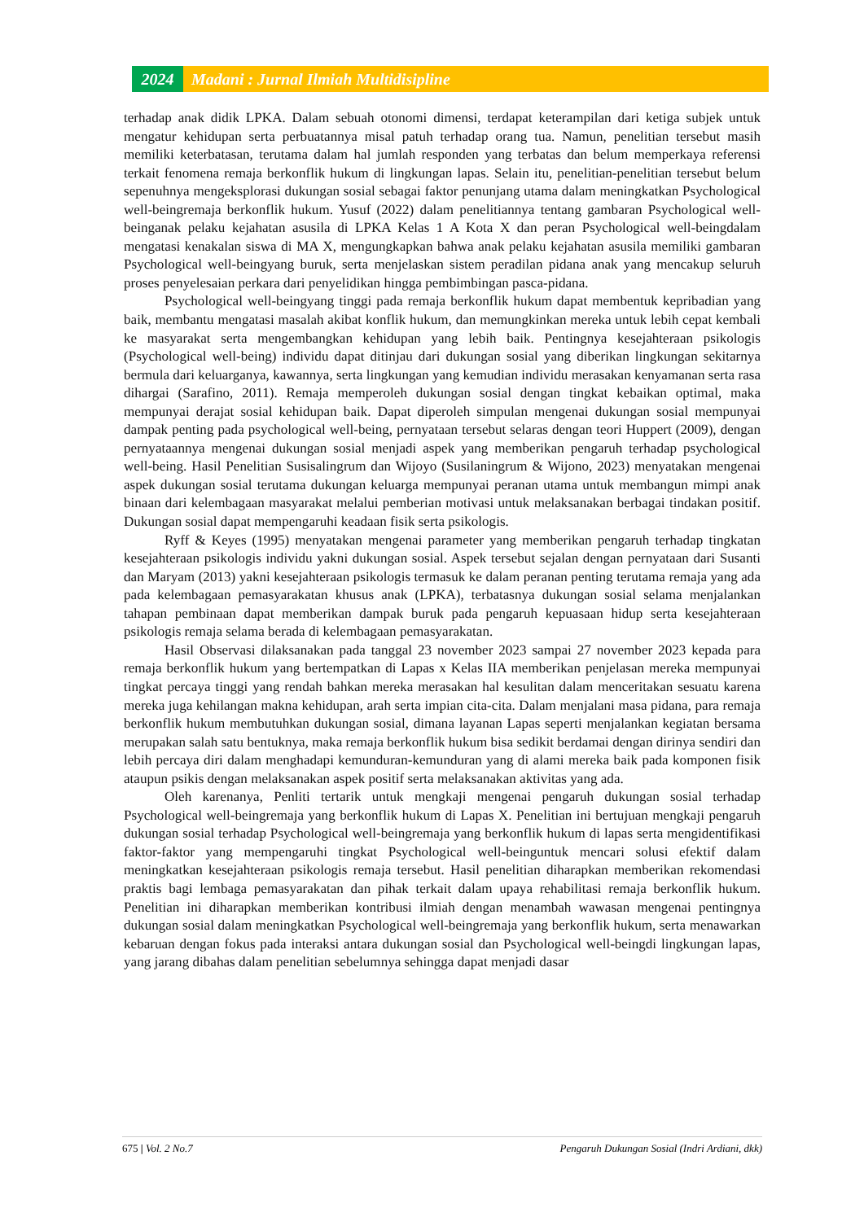2024 Madani : Jurnal Ilmiah Multidisipline
terhadap anak didik LPKA. Dalam sebuah otonomi dimensi, terdapat keterampilan dari ketiga subjek untuk mengatur kehidupan serta perbuatannya misal patuh terhadap orang tua. Namun, penelitian tersebut masih memiliki keterbatasan, terutama dalam hal jumlah responden yang terbatas dan belum memperkaya referensi terkait fenomena remaja berkonflik hukum di lingkungan lapas. Selain itu, penelitian-penelitian tersebut belum sepenuhnya mengeksplorasi dukungan sosial sebagai faktor penunjang utama dalam meningkatkan Psychological well-beingremaja berkonflik hukum. Yusuf (2022) dalam penelitiannya tentang gambaran Psychological well-beinganak pelaku kejahatan asusila di LPKA Kelas 1 A Kota X dan peran Psychological well-beingdalam mengatasi kenakalan siswa di MA X, mengungkapkan bahwa anak pelaku kejahatan asusila memiliki gambaran Psychological well-beingyang buruk, serta menjelaskan sistem peradilan pidana anak yang mencakup seluruh proses penyelesaian perkara dari penyelidikan hingga pembimbingan pasca-pidana.
Psychological well-beingyang tinggi pada remaja berkonflik hukum dapat membentuk kepribadian yang baik, membantu mengatasi masalah akibat konflik hukum, dan memungkinkan mereka untuk lebih cepat kembali ke masyarakat serta mengembangkan kehidupan yang lebih baik. Pentingnya kesejahteraan psikologis (Psychological well-being) individu dapat ditinjau dari dukungan sosial yang diberikan lingkungan sekitarnya bermula dari keluarganya, kawannya, serta lingkungan yang kemudian individu merasakan kenyamanan serta rasa dihargai (Sarafino, 2011). Remaja memperoleh dukungan sosial dengan tingkat kebaikan optimal, maka mempunyai derajat sosial kehidupan baik. Dapat diperoleh simpulan mengenai dukungan sosial mempunyai dampak penting pada psychological well-being, pernyataan tersebut selaras dengan teori Huppert (2009), dengan pernyataannya mengenai dukungan sosial menjadi aspek yang memberikan pengaruh terhadap psychological well-being. Hasil Penelitian Susisalingrum dan Wijoyo (Susilaningrum & Wijono, 2023) menyatakan mengenai aspek dukungan sosial terutama dukungan keluarga mempunyai peranan utama untuk membangun mimpi anak binaan dari kelembagaan masyarakat melalui pemberian motivasi untuk melaksanakan berbagai tindakan positif. Dukungan sosial dapat mempengaruhi keadaan fisik serta psikologis.
Ryff & Keyes (1995) menyatakan mengenai parameter yang memberikan pengaruh terhadap tingkatan kesejahteraan psikologis individu yakni dukungan sosial. Aspek tersebut sejalan dengan pernyataan dari Susanti dan Maryam (2013) yakni kesejahteraan psikologis termasuk ke dalam peranan penting terutama remaja yang ada pada kelembagaan pemasyarakatan khusus anak (LPKA), terbatasnya dukungan sosial selama menjalankan tahapan pembinaan dapat memberikan dampak buruk pada pengaruh kepuasaan hidup serta kesejahteraan psikologis remaja selama berada di kelembagaan pemasyarakatan.
Hasil Observasi dilaksanakan pada tanggal 23 november 2023 sampai 27 november 2023 kepada para remaja berkonflik hukum yang bertempatkan di Lapas x Kelas IIA memberikan penjelasan mereka mempunyai tingkat percaya tinggi yang rendah bahkan mereka merasakan hal kesulitan dalam menceritakan sesuatu karena mereka juga kehilangan makna kehidupan, arah serta impian cita-cita. Dalam menjalani masa pidana, para remaja berkonflik hukum membutuhkan dukungan sosial, dimana layanan Lapas seperti menjalankan kegiatan bersama merupakan salah satu bentuknya, maka remaja berkonflik hukum bisa sedikit berdamai dengan dirinya sendiri dan lebih percaya diri dalam menghadapi kemunduran-kemunduran yang di alami mereka baik pada komponen fisik ataupun psikis dengan melaksanakan aspek positif serta melaksanakan aktivitas yang ada.
Oleh karenanya, Penliti tertarik untuk mengkaji mengenai pengaruh dukungan sosial terhadap Psychological well-beingremaja yang berkonflik hukum di Lapas X. Penelitian ini bertujuan mengkaji pengaruh dukungan sosial terhadap Psychological well-beingremaja yang berkonflik hukum di lapas serta mengidentifikasi faktor-faktor yang mempengaruhi tingkat Psychological well-beinguntuk mencari solusi efektif dalam meningkatkan kesejahteraan psikologis remaja tersebut. Hasil penelitian diharapkan memberikan rekomendasi praktis bagi lembaga pemasyarakatan dan pihak terkait dalam upaya rehabilitasi remaja berkonflik hukum. Penelitian ini diharapkan memberikan kontribusi ilmiah dengan menambah wawasan mengenai pentingnya dukungan sosial dalam meningkatkan Psychological well-beingremaja yang berkonflik hukum, serta menawarkan kebaruan dengan fokus pada interaksi antara dukungan sosial dan Psychological well-beingdi lingkungan lapas, yang jarang dibahas dalam penelitian sebelumnya sehingga dapat menjadi dasar
675 | Vol. 2 No.7 Pengaruh Dukungan Sosial (Indri Ardiani, dkk)